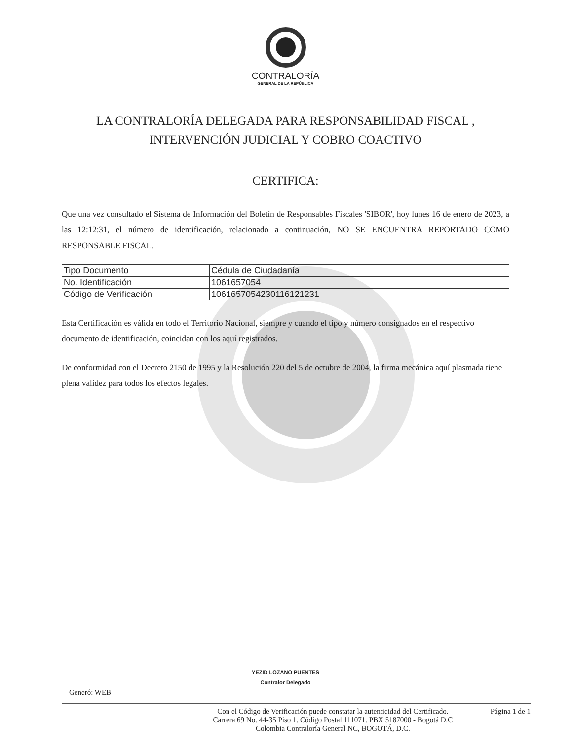CONTRALORÍA
GENERAL DE LA REPÚBLICA
LA CONTRALORÍA DELEGADA PARA RESPONSABILIDAD FISCAL ,
INTERVENCIÓN JUDICIAL Y COBRO COACTIVO
CERTIFICA:
Que una vez consultado el Sistema de Información del Boletín de Responsables Fiscales 'SIBOR', hoy lunes 16 de enero de 2023, a las 12:12:31, el número de identificación, relacionado a continuación, NO SE ENCUENTRA REPORTADO COMO RESPONSABLE FISCAL.
| Tipo Documento | Cédula de Ciudadanía |
| No. Identificación | 1061657054 |
| Código de Verificación | 1061657054230116121231 |
Esta Certificación es válida en todo el Territorio Nacional, siempre y cuando el tipo y número consignados en el respectivo documento de identificación, coincidan con los aquí registrados.
De conformidad con el Decreto 2150 de 1995 y la Resolución 220 del 5 de octubre de 2004, la firma mecánica aquí plasmada tiene plena validez para todos los efectos legales.
YEZID LOZANO PUENTES
Contralor Delegado
Generó: WEB
Con el Código de Verificación puede constatar la autenticidad del Certificado.
Carrera 69 No. 44-35 Piso 1. Código Postal 111071. PBX 5187000 - Bogotá D.C
Colombia Contraloría General NC, BOGOTÁ, D.C.
Página 1 de 1